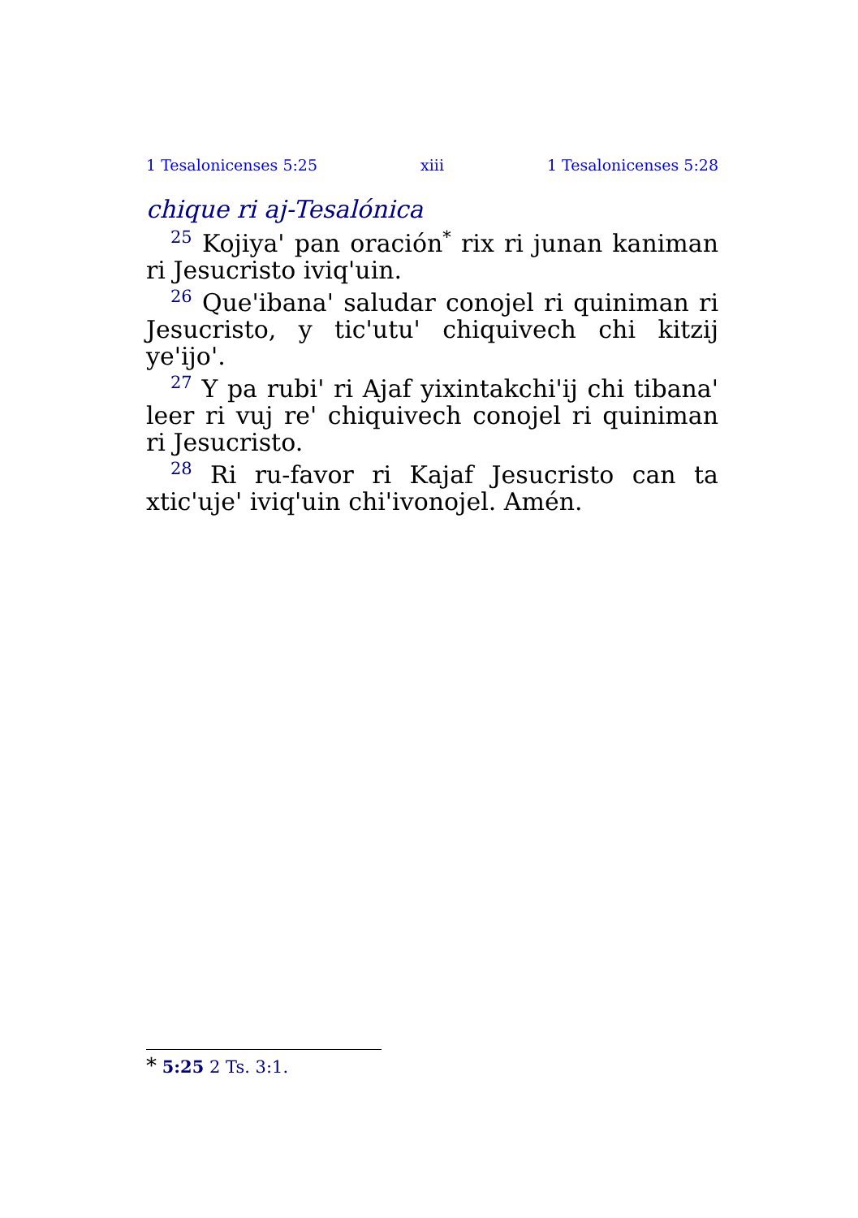1 Tesalonicenses 5:25 xiii 1 Tesalonicenses 5:28
chique ri aj-Tesalónica
<sup>25</sup> Kojiya' pan oración<sup>*</sup> rix ri junan kaniman ri Jesucristo iviq'uin.
<sup>26</sup> Que'ibana' saludar conojel ri quiniman ri Jesucristo, y tic'utu' chiquivech chi kitzij ye'ijo'.
<sup>27</sup> Y pa rubi' ri Ajaf yixintakchi'ij chi tibana' leer ri vuj re' chiquivech conojel ri quiniman ri Jesucristo.
<sup>28</sup> Ri ru-favor ri Kajaf Jesucristo can ta xtic'uje' iviq'uin chi'ivonojel. Amén.
* 5:25 2 Ts. 3:1.